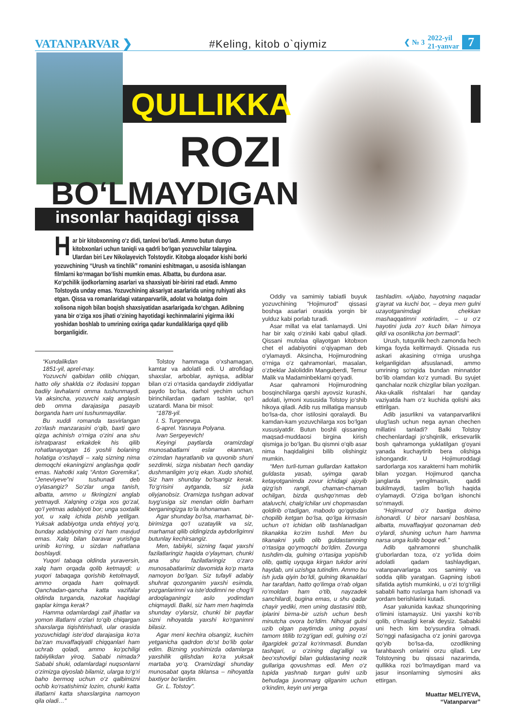VATANPARVAR ❯ #Keling, kitob o`qiymiz ❮ № 3 2022-yil
21-yanvar 7
QULLIKKA
ROZI
BO‘LMAYDIGAN
insonlar haqidagi qissa
Har bir kitobxonning o‘z didi, tanlovi bo‘ladi. Ammo butun dunyo kitobxonlari uchun taniqli va qadrli bo‘lgan yozuvchilar talaygina. Ulardan biri Lev Nikolayevich Tolstoydir. Kitobga aloqador kishi borki yozuvchining “Urush va tinchlik” romanini eshitmagan, u asosida ishlangan filmlarni ko‘rmagan bo‘lishi mumkin emas. Albatta, bu durdona asar. Ko‘pchilik ijodkorlarning asarlari va shaxsiyati bir-birini rad etadi. Ammo Tolstoyda unday emas. Yozuvchining aksariyat asarlarida uning ruhiyati aks etgan. Qissa va romanlaridagi vatanparvarlik, adolat va holatga doim xolisona nigoh bilan boqish shaxsiyatidan asarlarigada ko‘chgan. Adibning yana bir o‘ziga xos jihati o‘zining hayotidagi kechinmalarini yigirma ikki yoshidan boshlab to umrining oxiriga qadar kundaliklariga qayd qilib borganligidir.
“Kundalikdan
1851-yil, aprel-may.
Yozuvchi qalbidan otilib chiqqan, hatto oliy shaklda o‘z ifodasini topgan badiiy lavhalarni omma tushunmaydi. Va aksincha, yozuvchi xalq anglasin deb omma darajasiga pasayib borganda ham uni tushunmaydilar.
Bu xuddi romanda tasvirlangan zo‘rlash manzarasini o‘qib, baxti qaro qizga achinish o‘rniga o‘zini ana shu ishratparast erkakdek his qilib rohatlanayotgan 16 yoshli bolaning holatiga o‘xshaydi – xalq sizning nima demoqchi ekaningizni anglashga qodir emas. Nahotki xalq “Anton Goremika”, “Jeneviyeve”ni tushunadi deb o‘ylasangiz? So‘zlar unga tanish, albatta, ammo u fikringizni anglab yetmaydi. Xalqning o‘ziga xos go‘zal, qo‘l yetmas adabiyoti bor; unga soxtalik yot, u xalq ichida pishib yetilgan. Yuksak adabiyotga unda ehtiyoj yo‘q, bunday adabiyotning o‘zi ham mavjud emas. Xalq bilan baravar yurishga urinib ko‘ring, u sizdan nafratlana boshlaydi.
Yuqori tabaqa oldinda yuraversin, xalq ham orqada qolib ketmaydi; u yuqori tabaqaga qorishib ketolmaydi, ammo orqada ham qolmaydi. Qanchadan-qancha katta vazifalar oldinda turganda, nazokat haqidagi gaplar kimga kerak?
Hamma odamlardagi zaif jihatlar va yomon illatlarni o‘zlari to‘qib chiqargan shaxslarga tiqishtirishadi, ular orasida yozuvchidagi iste’dod darajasiga ko‘ra ba’zan muvaffaqiyatli chiqqanlari ham uchrab qoladi, ammo ko‘pchiligi tabiiylikdan yiroq. Sababi nimada? Sababi shuki, odamlardagi nuqsonlarni o‘zimizga qiyoslab bilamiz, ularga to‘g‘ri baho bermoq uchun o‘z qalbimizni ochib ko‘rsatishimiz lozim, chunki katta illatlarni katta shaxslargina namoyon qila oladi…”
Tolstoy hammaga o‘xshamagan, kamtar va adolatli edi. U atrofidagi shaxslar, arboblar, ayniqsa, adiblar bilan o‘zi o‘rtasida qandaydir ziddiyatlar paydo bo‘lsa, darhol yechim uchun birinchilardan qadam tashlar, qo‘l uzatardi. Mana bir misol:
“1878-yil.
I. S. Turgenevga.
6-aprel. Yasnaya Polyana.
Ivan Sergeyevich!
Keyingi paytlarda oramizdagi munosabatlarni eslar ekanman, o‘zimdan hayratlanib va quvonib shuni sezdimki, sizga nisbatan hech qanday dushmanligim yo‘q ekan. Xudo shohid, Siz ham shunday bo‘lsangiz kerak. To‘g‘risini aytganda, siz juda oliyjanobsiz. Oramizga tushgan adovat tuyg‘usiga siz mendan oldin barham berganingizga to‘la ishonaman.
Agar shunday bo‘lsa, marhamat, bir-birimizga qo‘l uzataylik va siz, marhamat qilib oldingizda aybdorligimni butunlay kechirsangiz.
Men, tabiiyki, sizning faqat yaxshi fazilatlaringiz haqida o‘ylayman, chunki ana shu fazilatlaringiz o‘zaro munosabatlarimiz davomida ko‘p marta namoyon bo‘lgan. Siz tufayli adabiy shuhrat qozonganim yaxshi esimda, yozganlarimni va iste’dodimni ne chog‘li ardoqlaganingiz aslo yodimdan chiqmaydi. Balki, siz ham men haqimda shunday o‘ylarsiz, chunki bir paytlar sizni nihoyatda yaxshi ko‘rganimni bilasiz.
Agar meni kechira olsangiz, kuchim yetganicha qadrdon do‘st bo‘lib qolar edim. Bizning yoshimizda odamlarga yaxshilik qilishdan ko‘ra yuksak martaba yo‘q. Oramizdagi shunday munosabat qayta tiklansa – nihoyatda baxtiyor bo‘lardim.
Gr. L. Tolstoy”.
Oddiy va samimiy tabiatli buyuk yozuvchining “Hojimurod” qissasi boshqa asarlari orasida yorqin bir yulduz kabi porlab turadi.
Asar millat va elat tanlamaydi. Uni har bir xalq o‘ziniki kabi qabul qiladi. Qissani mutolaa qilayotgan kitobxon chet el adabiyotini o‘qiyapman deb o‘ylamaydi. Aksincha, Hojimurodning o‘rniga o‘z qahramonlari, masalan, o‘zbeklar Jaloliddin Manguberdi, Temur Malik va Madaminbeklarni qo‘yadi.
Asar qahramoni Hojimurodning bosqinchilarga qarshi ayovsiz kurashi, adolati, iymoni xususida Tolstoy jo‘shib hikoya qiladi. Adib rus millatiga mansub bo‘lsa-da, chor istilosini qoralaydi. Bu kamdan-kam yozuvchilarga xos bo‘lgan xususiyatdir. Butun boshli qissaning maqsad-muddaosi birgina kirish qismiga jo bo‘lgan. Bu qismni o‘qib asar nima haqidaligini bilib olishingiz mumkin.
“Men turli-tuman gullardan kattakon guldasta yasab, uyimga qarab ketayotganimda zovur ichidagi ajoyib qizg‘ish rangli, chaman-chaman ochilgan, bizda qushqo‘nmas deb ataluvchi, chalg‘ichilar uni chopmasdan qoldirib o‘tadigan, mabodo qo‘qqisdan chopilib ketgan bo‘lsa, qo‘lga kirmasin uchun o‘t ichidan olib tashlanadigan tikanakka ko‘zim tushdi. Men bu tikanakni yulib olib guldastamning o‘rtasiga qo‘ymoqchi bo‘ldim. Zovurga tushdim-da, gulning o‘rtasiga yopishib olib, qattiq uyquga kirgan tukdor arini haydab, uni uzishga tutindim. Ammo bu ish juda qiyin bo‘ldi, gulning tikanaklari har tarafdan, hatto qo‘limga o‘rab olgan ro‘moldan ham o‘tib, nayzadek sanchilardi, bugina emas, u shu qadar chayir yediki, men uning dastasini titib, iplarini birma-bir uzish uchun besh minutcha ovora bo‘ldim. Nihoyat gulni uzib olgan paytimda uning poyasi tamom titilib to‘zg‘igan edi, gulning o‘zi ilgargidek go‘zal ko‘rinmasdi. Bundan tashqari, u o‘zining dag‘alligi va beo‘xshovligi bilan guldastaning nozik gullariga qovushmas edi. Men o‘z tupida yashnab turgan gulni uzib behudaga juvonmarg qilganim uchun o‘kindim, keyin uni yerga
tashladim. «Ajabo, hayotning naqadar g‘ayrat va kuchi bor, – deya men gulni uzayotganimdagi chekkan mashaqqatimni xotirladim, – u o‘z hayotini juda zo‘r kuch bilan himoya qildi va osonlikcha jon bermadi”.
Urush, tutqunlik hech zamonda hech kimga foyda keltirmaydi. Qissada rus askari akasining o‘rniga urushga kelganligidan afsuslanadi, ammo umrining so‘ngida bundan minnatdor bo‘lib olamdan ko‘z yumadi. Bu syujet qanchalar nozik chizgilar bilan yozilgan. Aka-ukalik rishtalari har qanday vaziyatda ham o‘z kuchida qolishi aks ettirilgan.
Adib jasurlikni va vatanparvarlikni ulug‘lash uchun nega aynan chechen millatini tanladi? Balki Tolstoy chechenlardagi jo‘shqinlik, erksevarlik bosh qahramonga yuklatilgan g‘oyani yanada kuchaytirib bera olishiga ishongandir. U Hojimuroddagi sardorlarga xos xarakterni ham mohirlik bilan yozgan. Hojimurod qancha janglarda yengilmasin, qaddi bukilmaydi, taslim bo‘lish haqida o‘ylamaydi. O‘ziga bo‘lgan ishonchi so‘nmaydi.
“Hojimurod o‘z baxtiga doimo ishonardi. U biror narsani boshlasa, albatta, muvaffaqiyat qozonaman deb o‘ylardi, shuning uchun ham hamma narsa unga kulib boqar edi.”
Adib qahramonni shunchalik g‘uborlardan toza, o‘z yo‘lida doim adolatli qadam tashlaydigan, vatanparvarlarga xos samimiy va sodda qilib yaratgan. Gapning isboti sifatida aytish mumkinki, u o‘zi to‘g‘riligi sababli hatto ruslarga ham ishonadi va yordam berishlarini kutadi.
Asar yakunida kavkaz shunqorining o‘limini istamaysiz. Uni yaxshi ko‘rib qolib, o‘lmasligi kerak deysiz. Sababki uni hech kim bo‘ysundira olmadi. So‘nggi nafasigacha o‘z jonini garovga qo‘yib bo‘lsa-da, ozodlikning farahbaxsh onlarini orzu qiladi. Lev Tolstoyning bu qissasi nazarimda, qullikka rozi bo‘lmaydigan mard va jasur insonlarning siymosini aks ettirgan.
Muattar MELIYEVA,
“Vatanparvar”